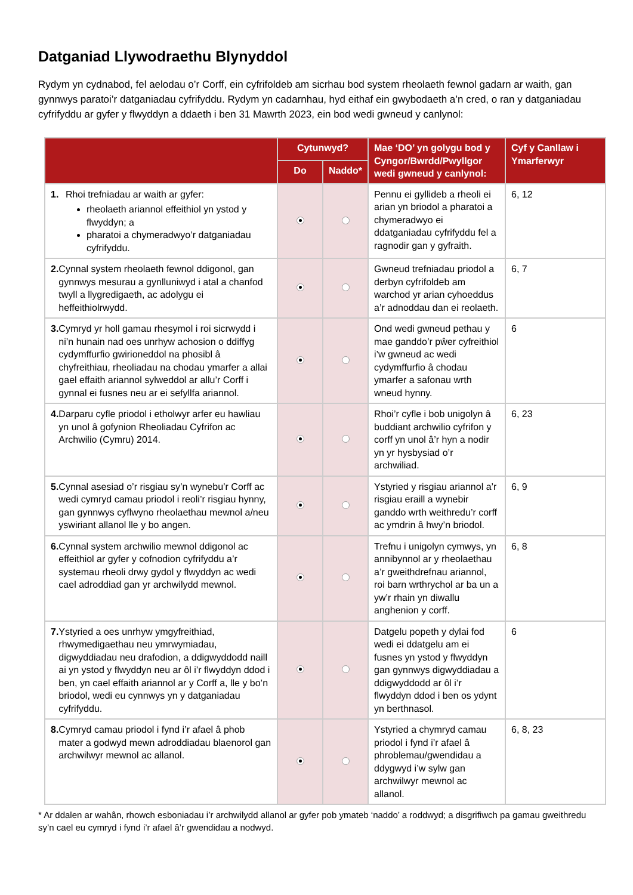Datganiad Llywodraethu Blynyddol
Rydym yn cydnabod, fel aelodau o’r Corff, ein cyfrifoldeb am sicrhau bod system rheolaeth fewnol gadarn ar waith, gan gynnwys paratoi’r datganiadau cyfrifyddu. Rydym yn cadarnhau, hyd eithaf ein gwybodaeth a’n cred, o ran y datganiadau cyfrifyddu ar gyfer y flwyddyn a ddaeth i ben 31 Mawrth 2023, ein bod wedi gwneud y canlynol:
| | Cytunwyd? | | Mae ‘DO’ yn golygu bod y Cyngor/Bwrdd/Pwyllgor wedi gwneud y canlynol: | Cyf y Canllaw i Ymarferwyr |
| --- | --- | --- | --- | --- |
| | Do | Naddo* | | |
| 1. Rhoi trefniadau ar waith ar gyfer: rheolaeth ariannol effeithiol yn ystod y flwyddyn; a pharatoi a chymeradwyo’r datganiadau cyfrifyddu. | | | Pennu ei gyllideb a rheoli ei arian yn briodol a pharatoi a chymeradwyo ei ddatganiadau cyfrifyddu fel a ragnodir gan y gyfraith. | 6, 12 |
| 2. Cynnal system rheolaeth fewnol ddigonol, gan gynnwys mesurau a gynlluniwyd i atal a chanfod twyll a llygredigaeth, ac adolygu ei heffeithiolrwydd. | | | Gwneud trefniadau priodol a derbyn cyfrifoldeb am warchod yr arian cyhoeddus a’r adnoddau dan ei reolaeth. | 6, 7 |
| 3. Cymryd yr holl gamau rhesymol i roi sicrwydd i ni’n hunain nad oes unrhyw achosion o ddiffyg cydymffurfio gwirioneddol na phosibl â chyfreithiau, rheoliadau na chodau ymarfer a allai gael effaith ariannol sylweddol ar allu’r Corff i gynnal ei fusnes neu ar ei sefyllfa ariannol. | | | Ond wedi gwneud pethau y mae ganddo’r pŵer cyfreithiol i’w gwneud ac wedi cydymffurfio â chodau ymarfer a safonau wrth wneud hynny. | 6 |
| 4. Darparu cyfle priodol i etholwyr arfer eu hawliau yn unol â gofynion Rheoliadau Cyfrifon ac Archwilio (Cymru) 2014. | | | Rhoi’r cyfle i bob unigolyn â buddiant archwilio cyfrifon y corff yn unol â’r hyn a nodir yn yr hysbysiad o’r archwiliad. | 6, 23 |
| 5. Cynnal asesiad o’r risgiau sy’n wynebu’r Corff ac wedi cymryd camau priodol i reoli’r risgiau hynny, gan gynnwys cyflwyno rheolaethau mewnol a/neu yswiriant allanol lle y bo angen. | | | Ystyried y risgiau ariannol a’r risgiau eraill a wynebir ganddo wrth weithredu’r corff ac ymdrin â hwy’n briodol. | 6, 9 |
| 6. Cynnal system archwilio mewnol ddigonol ac effeithiol ar gyfer y cofnodion cyfrifyddu a’r systemau rheoli drwy gydol y flwyddyn ac wedi cael adroddiad gan yr archwilydd mewnol. | | | Trefnu i unigolyn cymwys, yn annibynnol ar y rheolaethau a’r gweithdrefnau ariannol, roi barn wrthrychol ar ba un a yw’r rhain yn diwallu anghenion y corff. | 6, 8 |
| 7. Ystyried a oes unrhyw ymgyfreithiad, rhwymedigaethau neu ymrwymiadau, digwyddiadau neu drafodion, a ddigwyddodd naill ai yn ystod y flwyddyn neu ar ôl i’r flwyddyn ddod i ben, yn cael effaith ariannol ar y Corff a, lle y bo’n briodol, wedi eu cynnwys yn y datganiadau cyfrifyddu. | | | Datgelu popeth y dylai fod wedi ei ddatgelu am ei fusnes yn ystod y flwyddyn gan gynnwys digwyddiadau a ddigwyddodd ar ôl i’r flwyddyn ddod i ben os ydynt yn berthnasol. | 6 |
| 8. Cymryd camau priodol i fynd i’r afael â phob mater a godwyd mewn adroddiadau blaenorol gan archwilwyr mewnol ac allanol. | | | Ystyried a chymryd camau priodol i fynd i’r afael â phroblemau/gwendidau a ddygwyd i’w sylw gan archwilwyr mewnol ac allanol. | 6, 8, 23 |
* Ar ddalen ar wahân, rhowch esboniadau i’r archwilydd allanol ar gyfer pob ymateb ‘naddo’ a roddwyd; a disgrifiwch pa gamau gweithredu sy’n cael eu cymryd i fynd i’r afael â’r gwendidau a nodwyd.